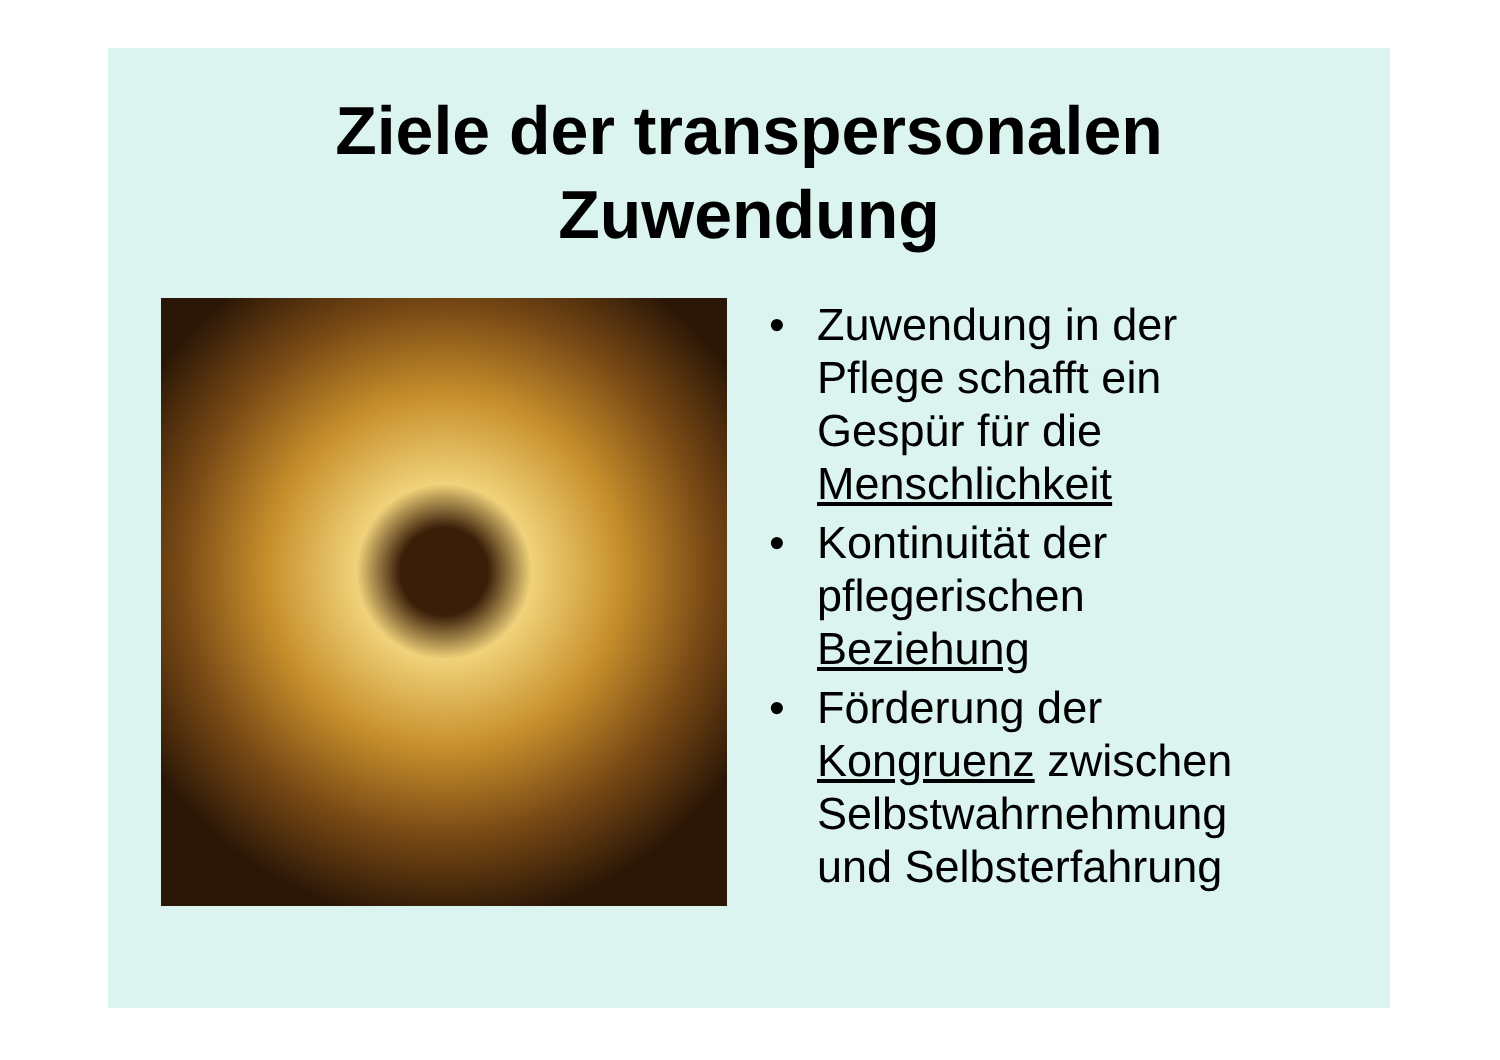Ziele der transpersonalen
Zuwendung
• Zuwendung in der
Pflege schafft ein
Gespür für die
Menschlichkeit
• Kontinuität der
pflegerischen
Beziehung
• Förderung der
Kongruenz zwischen
Selbstwahrnehmung
und Selbsterfahrung